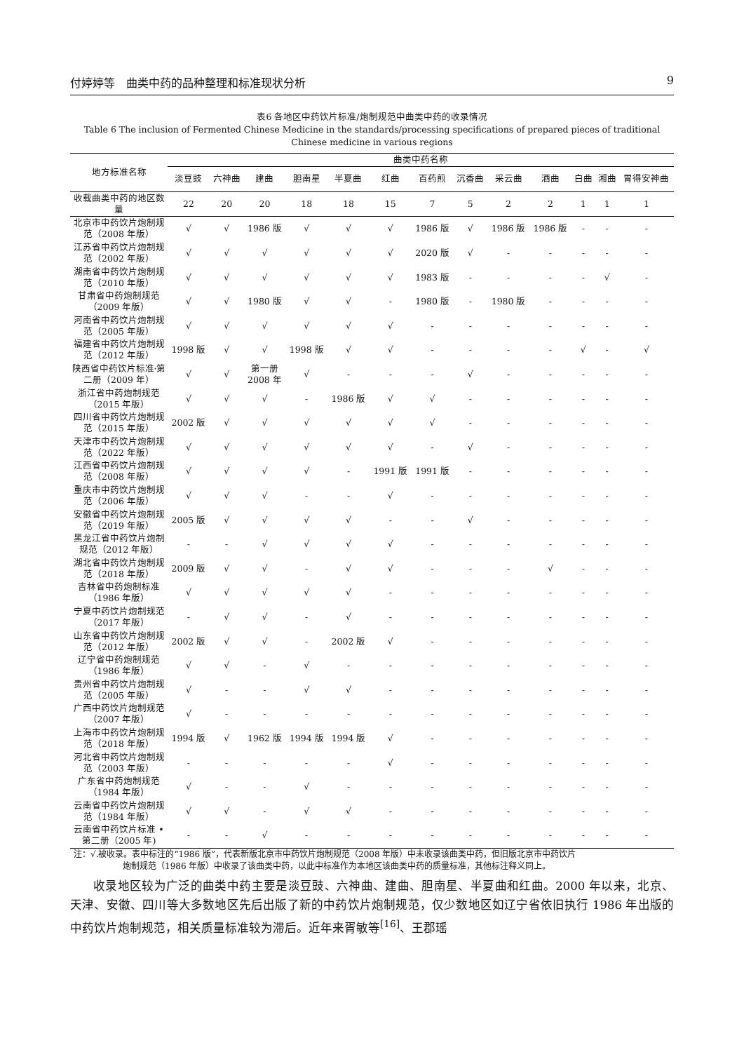付婷婷等　曲类中药的品种整理和标准现状分析 9
表6 各地区中药饮片标准/炮制规范中曲类中药的收录情况
Table 6 The inclusion of Fermented Chinese Medicine in the standards/processing specifications of prepared pieces of traditional Chinese medicine in various regions
| 地方标准名称 | 曲类中药名称 | | | | | | | | | | | | |
| --- | --- | --- | --- | --- | --- | --- | --- | --- | --- | --- | --- | --- | --- |
| | 淡豆豉 | 六神曲 | 建曲 | 胆南星 | 半夏曲 | 红曲 | 百药煎 | 沉香曲 | 采云曲 | 酒曲 | 白曲 | 湘曲 | 胃得安神曲 |
| 收载曲类中药的地区数量 | 22 | 20 | 20 | 18 | 18 | 15 | 7 | 5 | 2 | 2 | 1 | 1 | 1 |
| 北京市中药饮片炮制规范（2008 年版） | √ | √ | 1986 版 | √ | √ | √ | 1986 版 | √ | 1986 版 | 1986 版 | - | - | - |
| 江苏省中药饮片炮制规范（2002 年版） | √ | √ | √ | √ | √ | √ | 2020 版 | √ | - | - | - | - | - |
| 湖南省中药饮片炮制规范（2010 年版） | √ | √ | √ | √ | √ | √ | 1983 版 | - | - | - | - | √ | - |
| 甘肃省中药炮制规范（2009 年版） | √ | √ | 1980 版 | √ | √ | - | 1980 版 | - | 1980 版 | - | - | - | - |
| 河南省中药饮片炮制规范（2005 年版） | √ | √ | √ | √ | √ | √ | - | - | - | - | - | - | - |
| 福建省中药饮片炮制规范（2012 年版） | 1998 版 | √ | √ | 1998 版 | √ | √ | - | - | - | - | √ | - | √ |
| 陕西省中药饮片标准·第二册（2009 年） | √ | √ | 第一册 2008 年 | √ | - | - | - | √ | - | - | - | - | - |
| 浙江省中药炮制规范（2015 年版） | √ | √ | √ | - | 1986 版 | √ | √ | - | - | - | - | - | - |
| 四川省中药饮片炮制规范（2015 年版） | 2002 版 | √ | √ | √ | √ | √ | √ | - | - | - | - | - | - |
| 天津市中药饮片炮制规范（2022 年版） | √ | √ | √ | √ | √ | √ | - | √ | - | - | - | - | - |
| 江西省中药饮片炮制规范（2008 年版） | √ | √ | √ | √ | - | 1991 版 | 1991 版 | - | - | - | - | - | - |
| 重庆市中药饮片炮制规范（2006 年版） | √ | √ | √ | - | - | √ | - | - | - | - | - | - | - |
| 安徽省中药饮片炮制规范（2019 年版） | 2005 版 | √ | √ | √ | √ | - | - | √ | - | - | - | - | - |
| 黑龙江省中药饮片炮制规范（2012 年版） | - | - | √ | √ | √ | √ | - | - | - | - | - | - | - |
| 湖北省中药饮片炮制规范（2018 年版） | 2009 版 | √ | √ | - | √ | √ | - | - | - | √ | - | - | - |
| 吉林省中药炮制标准（1986 年版） | √ | √ | √ | √ | √ | - | - | - | - | - | - | - | - |
| 宁夏中药饮片炮制规范（2017 年版） | - | √ | √ | - | √ | - | - | - | - | - | - | - | - |
| 山东省中药饮片炮制规范（2012 年版） | 2002 版 | √ | √ | - | 2002 版 | √ | - | - | - | - | - | - | - |
| 辽宁省中药炮制规范（1986 年版） | √ | √ | - | √ | - | - | - | - | - | - | - | - | - |
| 贵州省中药饮片炮制规范（2005 年版） | √ | - | - | √ | √ | - | - | - | - | - | - | - | - |
| 广西中药饮片炮制规范（2007 年版） | √ | - | - | - | - | - | - | - | - | - | - | - | - |
| 上海市中药饮片炮制规范（2018 年版） | 1994 版 | √ | 1962 版 | 1994 版 | 1994 版 | √ | - | - | - | - | - | - | - |
| 河北省中药饮片炮制规范（2003 年版） | - | - | - | - | - | √ | - | - | - | - | - | - | - |
| 广东省中药炮制规范（1984 年版） | √ | - | - | √ | - | - | - | - | - | - | - | - | - |
| 云南省中药饮片炮制规范（1984 年版） | √ | √ | - | √ | √ | - | - | - | - | - | - | - | - |
| 云南省中药饮片标准 • 第二册（2005 年) | - | - | √ | - | - | - | - | - | - | - | - | - | - |
注：√.被收录。表中标注的“1986 版”，代表新版北京市中药饮片炮制规范（2008 年版）中未收录该曲类中药，但旧版北京市中药饮片
炮制规范（1986 年版）中收录了该曲类中药，以此中标准作为本地区该曲类中药的质量标准，其他标注释义同上。
收录地区较为广泛的曲类中药主要是淡豆豉、六神曲、建曲、胆南星、半夏曲和红曲。2000 年以来，北京、天津、安徽、四川等大多数地区先后出版了新的中药饮片炮制规范，仅少数地区如辽宁省依旧执行 1986 年出版的中药饮片炮制规范，相关质量标准较为滞后。近年来胥敏等<sup>[16]</sup>、王郡瑶